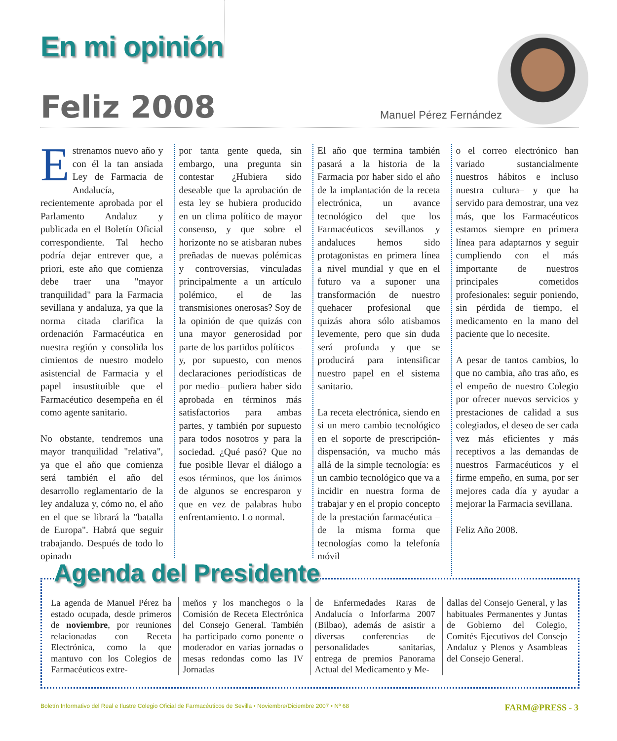En mi opinión
Feliz 2008
Manuel Pérez Fernández
Estrenamos nuevo año y con él la tan ansiada Ley de Farmacia de Andalucía, recientemente aprobada por el Parlamento Andaluz y publicada en el Boletín Oficial correspondiente. Tal hecho podría dejar entrever que, a priori, este año que comienza debe traer una "mayor tranquilidad" para la Farmacia sevillana y andaluza, ya que la norma citada clarifica la ordenación Farmacéutica en nuestra región y consolida los cimientos de nuestro modelo asistencial de Farmacia y el papel insustituible que el Farmacéutico desempeña en él como agente sanitario.
No obstante, tendremos una mayor tranquilidad "relativa", ya que el año que comienza será también el año del desarrollo reglamentario de la ley andaluza y, cómo no, el año en el que se librará la "batalla de Europa". Habrá que seguir trabajando. Después de todo lo opinado
por tanta gente queda, sin embargo, una pregunta sin contestar ¿Hubiera sido deseable que la aprobación de esta ley se hubiera producido en un clima político de mayor consenso, y que sobre el horizonte no se atisbaran nubes preñadas de nuevas polémicas y controversias, vinculadas principalmente a un artículo polémico, el de las transmisiones onerosas? Soy de la opinión de que quizás con una mayor generosidad por parte de los partidos políticos –y, por supuesto, con menos declaraciones periodísticas de por medio– pudiera haber sido aprobada en términos más satisfactorios para ambas partes, y también por supuesto para todos nosotros y para la sociedad. ¿Qué pasó? Que no fue posible llevar el diálogo a esos términos, que los ánimos de algunos se encresparon y que en vez de palabras hubo enfrentamiento. Lo normal.
El año que termina también pasará a la historia de la Farmacia por haber sido el año de la implantación de la receta electrónica, un avance tecnológico del que los Farmacéuticos sevillanos y andaluces hemos sido protagonistas en primera línea a nivel mundial y que en el futuro va a suponer una transformación de nuestro quehacer profesional que quizás ahora sólo atisbamos levemente, pero que sin duda será profunda y que se producirá para intensificar nuestro papel en el sistema sanitario.
La receta electrónica, siendo en si un mero cambio tecnológico en el soporte de prescripción-dispensación, va mucho más allá de la simple tecnología: es un cambio tecnológico que va a incidir en nuestra forma de trabajar y en el propio concepto de la prestación farmacéutica –de la misma forma que tecnologías como la telefonía móvil
o el correo electrónico han variado sustancialmente nuestros hábitos e incluso nuestra cultura– y que ha servido para demostrar, una vez más, que los Farmacéuticos estamos siempre en primera línea para adaptarnos y seguir cumpliendo con el más importante de nuestros principales cometidos profesionales: seguir poniendo, sin pérdida de tiempo, el medicamento en la mano del paciente que lo necesite.
A pesar de tantos cambios, lo que no cambia, año tras año, es el empeño de nuestro Colegio por ofrecer nuevos servicios y prestaciones de calidad a sus colegiados, el deseo de ser cada vez más eficientes y más receptivos a las demandas de nuestros Farmacéuticos y el firme empeño, en suma, por ser mejores cada día y ayudar a mejorar la Farmacia sevillana.
Feliz Año 2008.
Agenda del Presidente
La agenda de Manuel Pérez ha estado ocupada, desde primeros de noviembre, por reuniones relacionadas con Receta Electrónica, como la que mantuvo con los Colegios de Farmacéuticos extre-
meños y los manchegos o la Comisión de Receta Electrónica del Consejo General. También ha participado como ponente o moderador en varias jornadas o mesas redondas como las IV Jornadas
de Enfermedades Raras de Andalucía o Inforfarma 2007 (Bilbao), además de asistir a diversas conferencias de personalidades sanitarias, entrega de premios Panorama Actual del Medicamento y Me-
dallas del Consejo General, y las habituales Permanentes y Juntas de Gobierno del Colegio, Comités Ejecutivos del Consejo Andaluz y Plenos y Asambleas del Consejo General.
Boletín Informativo del Real e Ilustre Colegio Oficial de Farmacéuticos de Sevilla • Noviembre/Diciembre 2007 • Nº 68 FARM@PRESS - 3